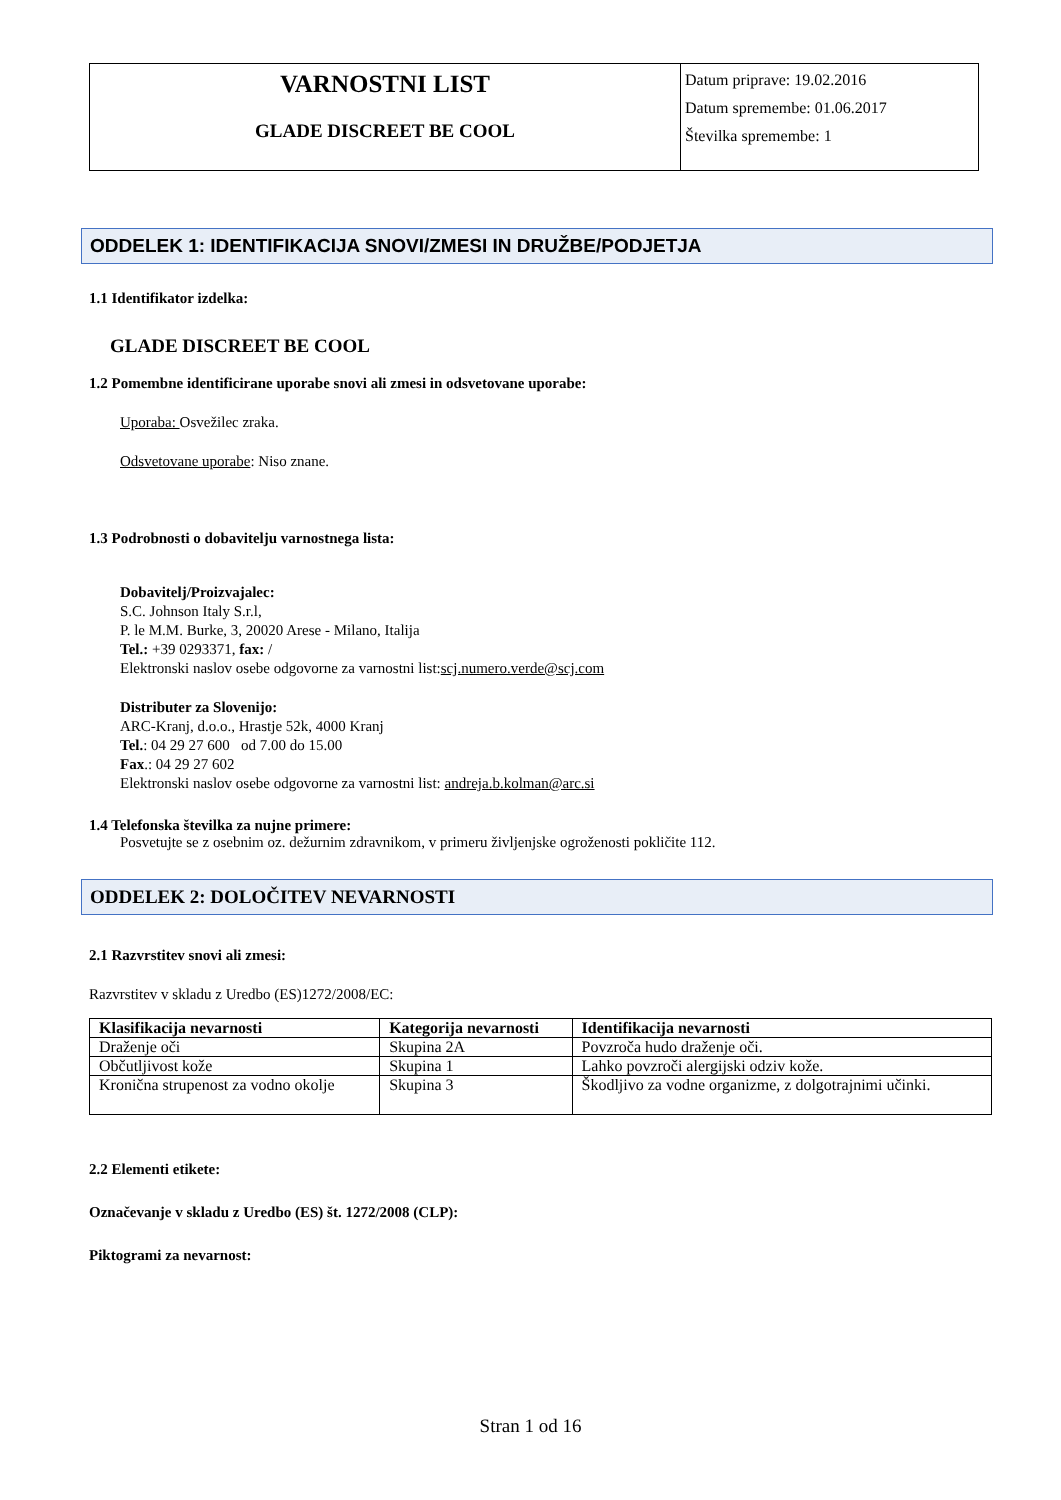VARNOSTNI LIST
GLADE DISCREET BE COOL
Datum priprave: 19.02.2016
Datum spremembe: 01.06.2017
Številka spremembe: 1
ODDELEK 1: IDENTIFIKACIJA SNOVI/ZMESI IN DRUŽBE/PODJETJA
1.1 Identifikator izdelka:
GLADE DISCREET BE COOL
1.2 Pomembne identificirane uporabe snovi ali zmesi in odsvetovane uporabe:
Uporaba: Osvežilec zraka.
Odsvetovane uporabe: Niso znane.
1.3 Podrobnosti o dobavitelju varnostnega lista:
Dobavitelj/Proizvajalec:
S.C. Johnson Italy S.r.l,
P. le M.M. Burke, 3, 20020 Arese - Milano, Italija
Tel.: +39 0293371, fax: /
Elektronski naslov osebe odgovorne za varnostni list:scj.numero.verde@scj.com
Distributer za Slovenijo:
ARC-Kranj, d.o.o., Hrastje 52k, 4000 Kranj
Tel.: 04 29 27 600 od 7.00 do 15.00
Fax.: 04 29 27 602
Elektronski naslov osebe odgovorne za varnostni list: andreja.b.kolman@arc.si
1.4 Telefonska številka za nujne primere:
Posvetujte se z osebnim oz. dežurnim zdravnikom, v primeru življenjske ogroženosti pokličite 112.
ODDELEK 2: DOLOČITEV NEVARNOSTI
2.1 Razvrstitev snovi ali zmesi:
Razvrstitev v skladu z Uredbo (ES)1272/2008/EC:
| Klasifikacija nevarnosti | Kategorija nevarnosti | Identifikacija nevarnosti |
| --- | --- | --- |
| Draženje oči | Skupina 2A | Povzroča hudo draženje oči. |
| Občutljivost kože | Skupina 1 | Lahko povzroči alergijski odziv kože. |
| Kronična strupenost za vodno okolje | Skupina 3 | Škodljivo za vodne organizme, z dolgotrajnimi učinki. |
2.2 Elementi etikete:
Označevanje v skladu z Uredbo (ES) št. 1272/2008 (CLP):
Piktogrami za nevarnost:
Stran 1 od 16